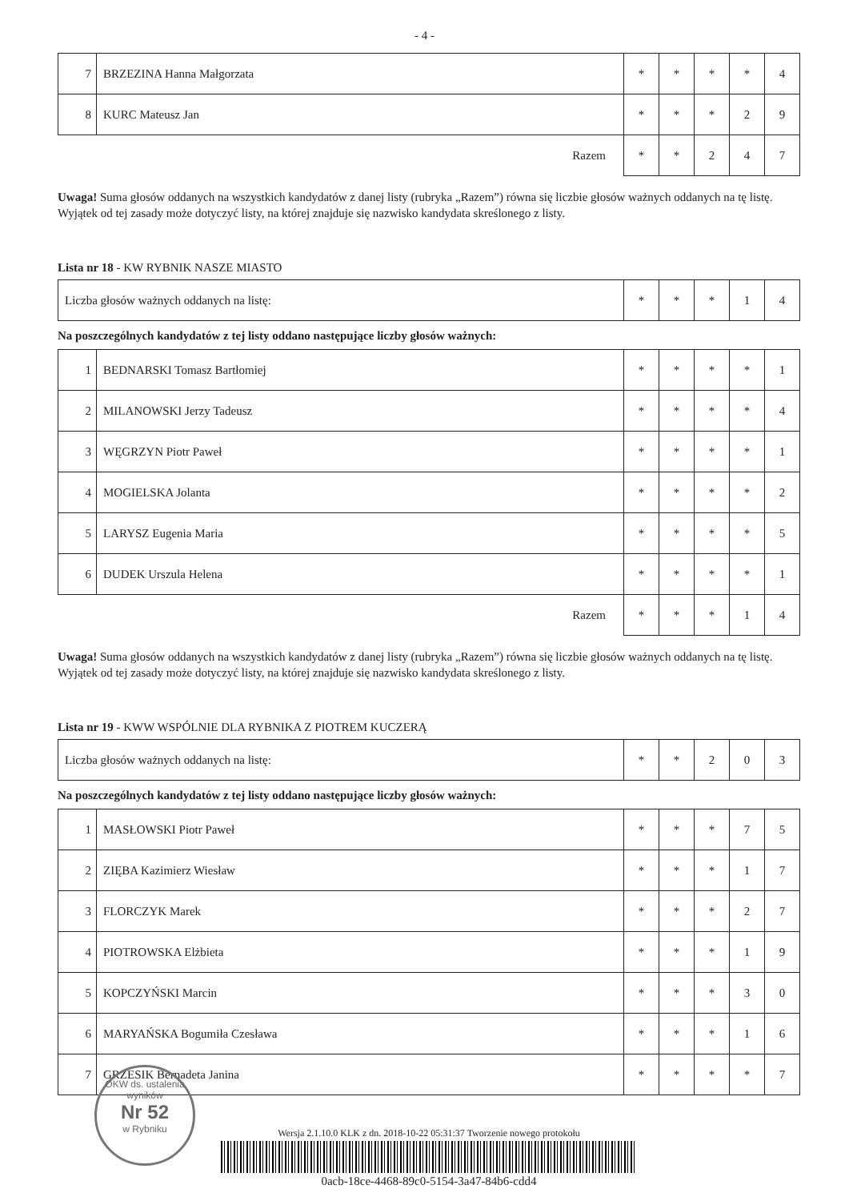- 4 -
| 7 | BRZEZINA Hanna Małgorzata | * | * | * | * | 4 |
| 8 | KURC Mateusz Jan | * | * | * | 2 | 9 |
| Razem | | * | * | 2 | 4 | 7 |
Uwaga! Suma głosów oddanych na wszystkich kandydatów z danej listy (rubryka „Razem”) równa się liczbie głosów ważnych oddanych na tę listę. Wyjątek od tej zasady może dotyczyć listy, na której znajduje się nazwisko kandydata skreślonego z listy.
Lista nr 18 - KW RYBNIK NASZE MIASTO
| Liczba głosów ważnych oddanych na listę: | * | * | * | 1 | 4 |
Na poszczególnych kandydatów z tej listy oddano następujące liczby głosów ważnych:
| 1 | BEDNARSKI Tomasz Bartłomiej | * | * | * | * | 1 |
| 2 | MILANOWSKI Jerzy Tadeusz | * | * | * | * | 4 |
| 3 | WĘGRZYN Piotr Paweł | * | * | * | * | 1 |
| 4 | MOGIELSKA Jolanta | * | * | * | * | 2 |
| 5 | LARYSZ Eugenia Maria | * | * | * | * | 5 |
| 6 | DUDEK Urszula Helena | * | * | * | * | 1 |
| Razem | | * | * | * | 1 | 4 |
Uwaga! Suma głosów oddanych na wszystkich kandydatów z danej listy (rubryka „Razem”) równa się liczbie głosów ważnych oddanych na tę listę. Wyjątek od tej zasady może dotyczyć listy, na której znajduje się nazwisko kandydata skreślonego z listy.
Lista nr 19 - KWW WSPÓLNIE DLA RYBNIKA Z PIOTREM KUCZERĄ
| Liczba głosów ważnych oddanych na listę: | * | * | 2 | 0 | 3 |
Na poszczególnych kandydatów z tej listy oddano następujące liczby głosów ważnych:
| 1 | MASŁOWSKI Piotr Paweł | * | * | * | 7 | 5 |
| 2 | ZIĘBA Kazimierz Wiesław | * | * | * | 1 | 7 |
| 3 | FLORCZYK Marek | * | * | * | 2 | 7 |
| 4 | PIOTROWSKA Elżbieta | * | * | * | 1 | 9 |
| 5 | KOPCZYŃSKI Marcin | * | * | * | 3 | 0 |
| 6 | MARYAŃSKA Bogumiła Czesława | * | * | * | 1 | 6 |
| 7 | GRZESIK Bernadeta Janina | * | * | * | * | 7 |
Wersja 2.1.10.0 KLK z dn. 2018-10-22 05:31:37 Tworzenie nowego protokołu
0acb-18ce-4468-89c0-5154-3a47-84b6-cdd4
OKW ds. ustalenia wyników
Nr 52
w Rybniku